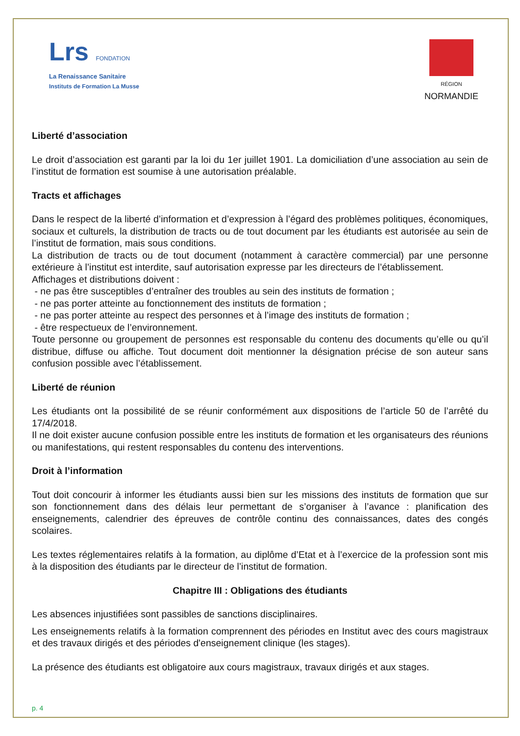Lrs FONDATION
La Renaissance Sanitaire
Instituts de Formation La Musse
RÉGION
NORMANDIE
Liberté d’association
Le droit d’association est garanti par la loi du 1er juillet 1901. La domiciliation d’une association au sein de l’institut de formation est soumise à une autorisation préalable.
Tracts et affichages
Dans le respect de la liberté d’information et d’expression à l’égard des problèmes politiques, économiques, sociaux et culturels, la distribution de tracts ou de tout document par les étudiants est autorisée au sein de l’institut de formation, mais sous conditions.
La distribution de tracts ou de tout document (notamment à caractère commercial) par une personne extérieure à l’institut est interdite, sauf autorisation expresse par les directeurs de l’établissement.
Affichages et distributions doivent :
- ne pas être susceptibles d’entraîner des troubles au sein des instituts de formation ;
- ne pas porter atteinte au fonctionnement des instituts de formation ;
- ne pas porter atteinte au respect des personnes et à l’image des instituts de formation ;
- être respectueux de l’environnement.
Toute personne ou groupement de personnes est responsable du contenu des documents qu’elle ou qu’il distribue, diffuse ou affiche. Tout document doit mentionner la désignation précise de son auteur sans confusion possible avec l’établissement.
Liberté de réunion
Les étudiants ont la possibilité de se réunir conformément aux dispositions de l’article 50 de l’arrêté du 17/4/2018.
Il ne doit exister aucune confusion possible entre les instituts de formation et les organisateurs des réunions ou manifestations, qui restent responsables du contenu des interventions.
Droit à l’information
Tout doit concourir à informer les étudiants aussi bien sur les missions des instituts de formation que sur son fonctionnement dans des délais leur permettant de s’organiser à l’avance : planification des enseignements, calendrier des épreuves de contrôle continu des connaissances, dates des congés scolaires.
Les textes réglementaires relatifs à la formation, au diplôme d’Etat et à l’exercice de la profession sont mis à la disposition des étudiants par le directeur de l’institut de formation.
Chapitre III : Obligations des étudiants
Les absences injustifiées sont passibles de sanctions disciplinaires.
Les enseignements relatifs à la formation comprennent des périodes en Institut avec des cours magistraux et des travaux dirigés et des périodes d'enseignement clinique (les stages).
La présence des étudiants est obligatoire aux cours magistraux, travaux dirigés et aux stages.
p. 4